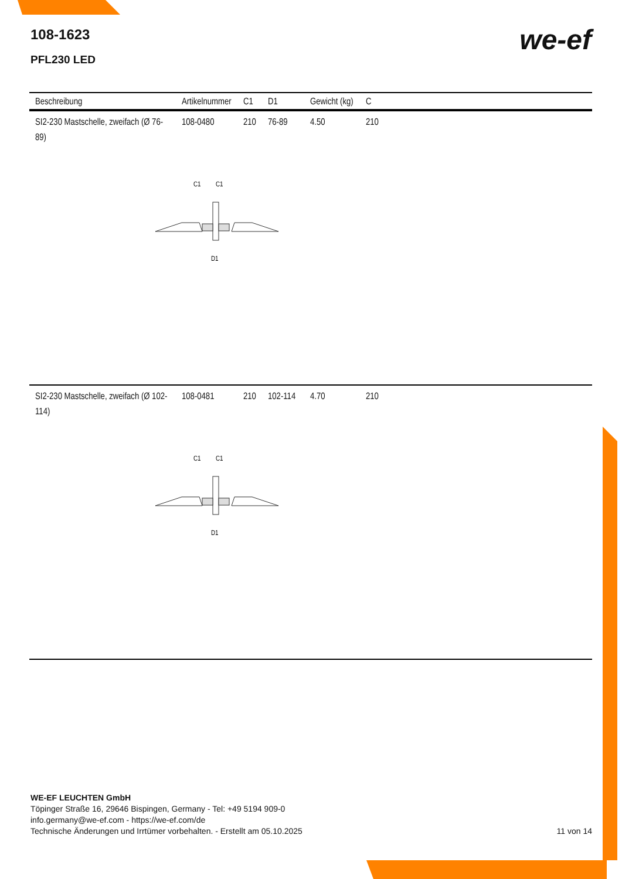108-1623
PFL230 LED
we-ef
| Beschreibung | Artikelnummer | C1 | D1 | Gewicht (kg) | C |
| --- | --- | --- | --- | --- | --- |
| SI2-230 Mastschelle, zweifach (Ø 76-89) | 108-0480 | 210 | 76-89 | 4.50 | 210 |
| C1 C1 D1 | | | | | |
| SI2-230 Mastschelle, zweifach (Ø 102-114) | 108-0481 | 210 | 102-114 | 4.70 | 210 |
| C1 C1 D1 | | | | | |
WE-EF LEUCHTEN GmbH
Töpinger Straße 16, 29646 Bispingen, Germany - Tel: +49 5194 909-0
info.germany@we-ef.com - https://we-ef.com/de
Technische Änderungen und Irrtümer vorbehalten. - Erstellt am 05.10.2025 11 von 14